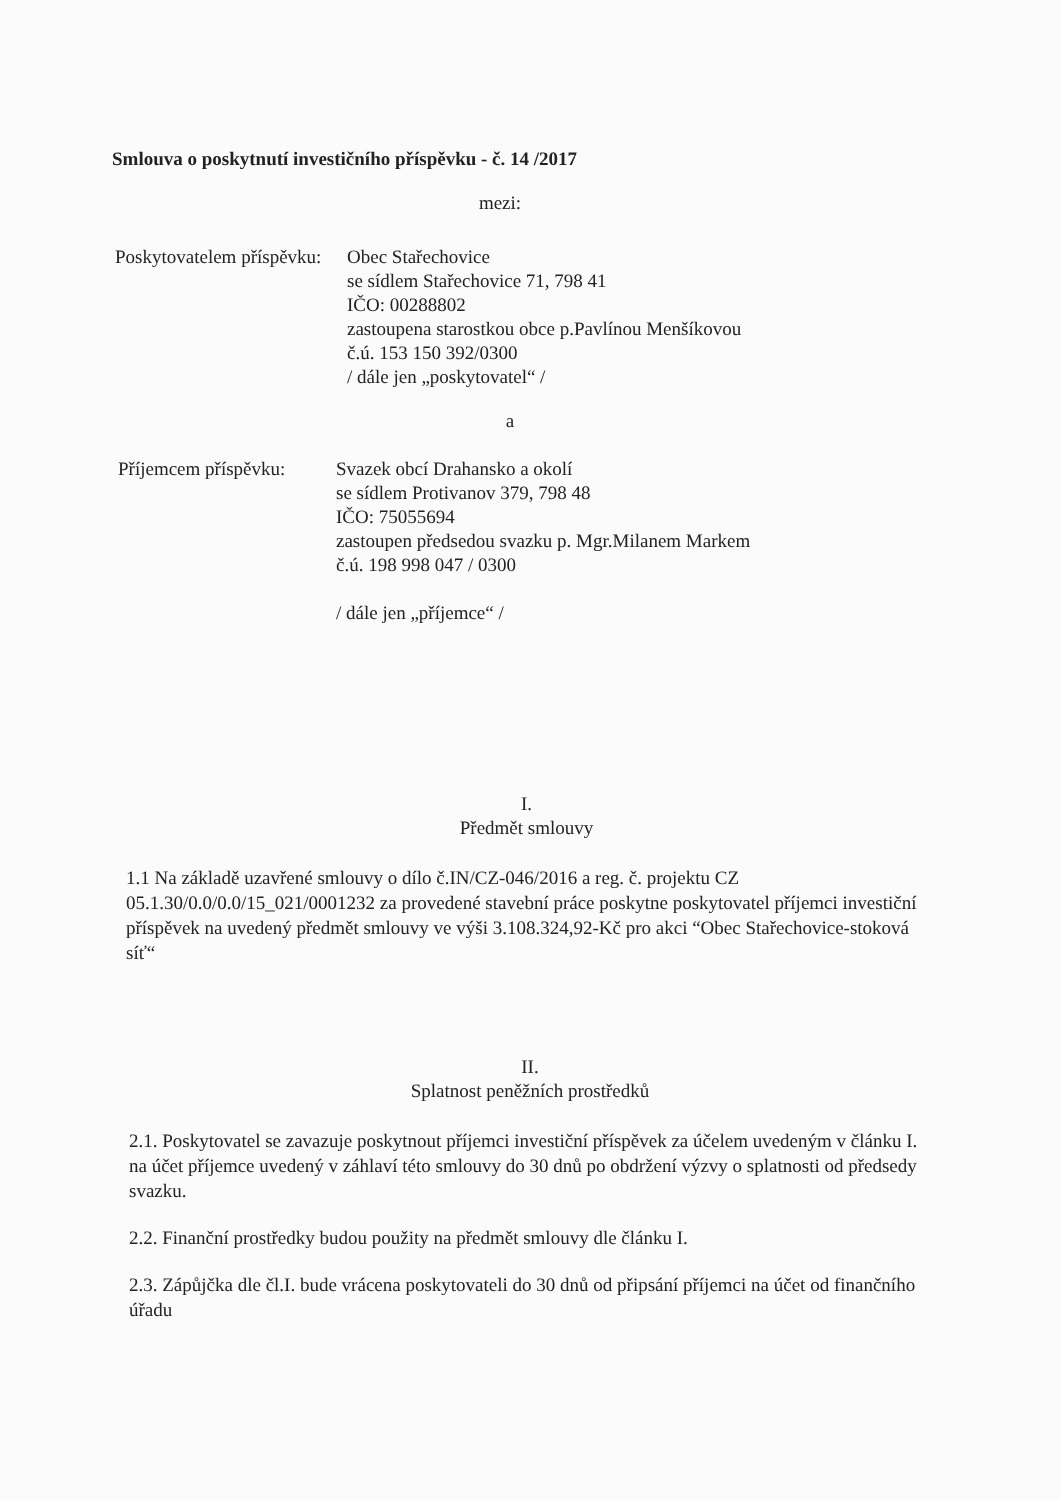Smlouva o poskytnutí investičního příspěvku - č. 14 /2017
mezi:
Poskytovatelem příspěvku:
Obec Stařechovice
se sídlem Stařechovice 71, 798 41
IČO: 00288802
zastoupena starostkou obce p.Pavlínou Menšíkovou
č.ú. 153 150 392/0300
/ dále jen „poskytovatel“ /
a
Příjemcem příspěvku:
Svazek obcí Drahansko a okolí
se sídlem Protivanov 379, 798 48
IČO: 75055694
zastoupen předsedou svazku p. Mgr.Milanem Markem
č.ú. 198 998 047 / 0300
/ dále jen „příjemce“ /
I.
Předmět smlouvy
1.1 Na základě uzavřené smlouvy o dílo č.IN/CZ-046/2016 a reg. č. projektu CZ 05.1.30/0.0/0.0/15_021/0001232 za provedené stavební práce poskytne poskytovatel příjemci investiční příspěvek na uvedený předmět smlouvy ve výši 3.108.324,92-Kč pro akci “Obec Stařechovice-stoková síť“
II.
Splatnost peněžních prostředků
2.1. Poskytovatel se zavazuje poskytnout příjemci investiční příspěvek za účelem uvedeným v článku I. na účet příjemce uvedený v záhlaví této smlouvy do 30 dnů po obdržení výzvy o splatnosti od předsedy svazku.
2.2. Finanční prostředky budou použity na předmět smlouvy dle článku I.
2.3. Zápůjčka dle čl.I. bude vrácena poskytovateli do 30 dnů od připsání příjemci na účet od finančního úřadu